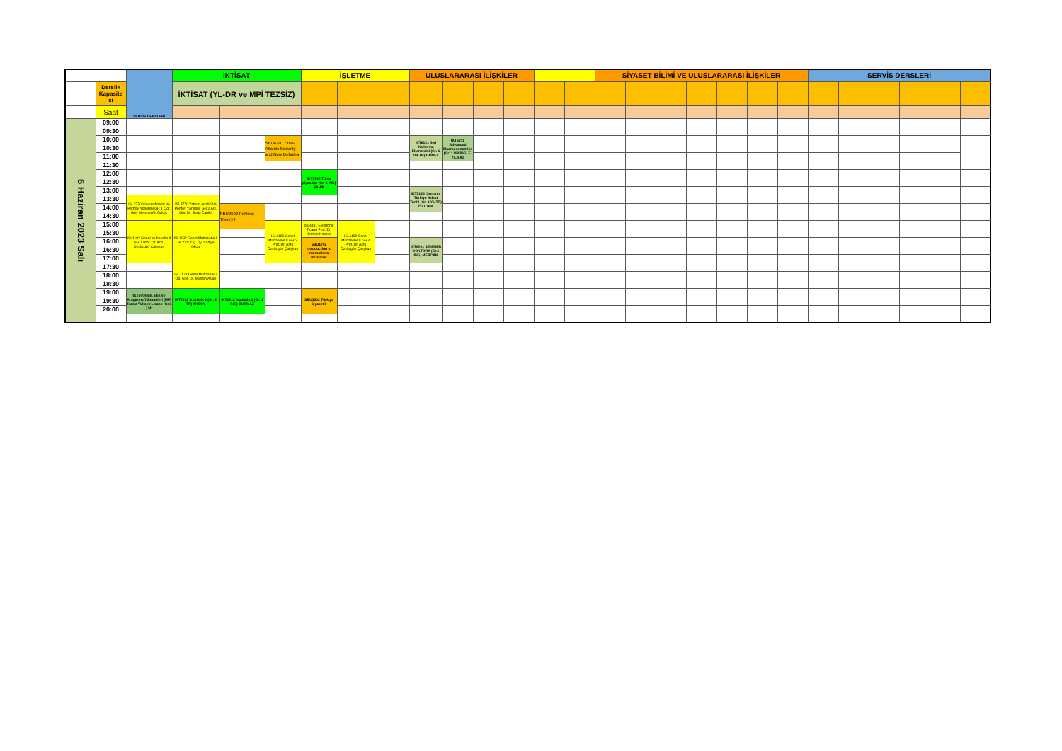| | | SERVİS DERSLERİ | İKTİSAT | | | İŞLETME | | | ULUSLARARASI İLİŞKİLER | | | | | | SİYASET BİLİMİ VE ULUSLARARASI İLİŞKİLER | | | | | | | SERVİS DERSLERİ | | | | | | |
| | Derslik Kapasite si | | İKTİSAT (YL-DR ve MPİ TEZSİZ) | | | | | | | | | | | | | | | | | | | | | | | | | |
| | Saat | | | | | | | | | | | | | | | | | | | | | | | | | | | |
| 6 Haziran 2023 Salı | 09:00 | | | | | | | | | | | | | | | | | | | | | | | | | | | |
| | 09:30 | | | | | | | | | | | | | | | | | | | | | | | | | | | |
| | 10:00 | | | | SBU4201 Euro-Atlantic Security and New Debates | | | | IKT6121 İleri Kalkınma Ekonomisi (Gr. 1 DR TR) GÖNEL | IKT6211 Advanced Macroeconomics (Gr. 1 DR İNG) E. YILMAZ | | | | | | | | | | | | | | | | | | |
| | 10:30 | | | | | | | | | | | | | | | | | | | | | | | | | | | |
| | 11:00 | | | | | | | | | | | | | | | | | | | | | | | | | | | |
| | 11:30 | | | | | | | | | | | | | | | | | | | | | | | | | | | |
| | 12:00 | | | | | IKT3740 Türev piyasalar (Gr. 1 İNG) ŞAHİN | | | | | | | | | | | | | | | | | | | | | | |
| | 12:30 | | | | | | | | | | | | | | | | | | | | | | | | | | | |
| | 13:00 | | | | | | | | IKT5124 Osmanlı-Türkiye İktisat Tarihi (Gr. 1 YL TR) ÖZTÜRK | | | | | | | | | | | | | | | | | | | |
| | 13:30 | ISL3770 Yatırım Analizi Ve Portföy Yönetimi GR 1 Öğr. Gör. Mehmet Ali Özkök | ISL3770 Yatırım Analizi Ve Portföy Yönetimi GR 2 Arş. Gör. Dr. Seda Canikli | | | | | | | | | | | | | | | | | | | | | | | | | |
| | 14:00 | | | SBU2502 Political Theory II | | | | | | | | | | | | | | | | | | | | | | | | |
| | 14:30 | | | | | | | | | | | | | | | | | | | | | | | | | | | |
| | 15:00 | ISL1182 Genel Muhasebe II GR 1 Prof. Dr. Arzu Özsözgün Çalışkan | ISL1182 Genel Muhasebe II Gr 2 Dr. Öğ. Üy. Sadiye Oktay | | ISL1182 Genel Muhasebe II GR 3 Prof. Dr. Arzu Özsözgün Çalışkan | ISL4431 Elektronik Ticaret Prof. Dr. İbrahim Kırcova | ISL1182 Genel Muhasebe II GR 4 Prof. Dr. Arzu Özsözgün Çalışkan | | | | | | | | | | | | | | | | | | | | | |
| | 15:30 | | | | | | | | | | | | | | | | | | | | | | | | | | | |
| | 16:00 | | | | | SBU1702 Introduction to International Relations | | | IKT6001 SEMİNER DOKTORA (Gr.1 İNG) MERCAN | | | | | | | | | | | | | | | | | | | |
| | 16:30 | | | | | | | | | | | | | | | | | | | | | | | | | | | |
| | 17:00 | | | | | | | | | | | | | | | | | | | | | | | | | | | |
| | 17:30 | | ISL1171 Genel Muhasebe I Öğ. Gör. Dr. Muhsin Aslan | | | | | | | | | | | | | | | | | | | | | | | | | |
| | 18:00 | | | | | | | | | | | | | | | | | | | | | | | | | | | |
| | 18:30 | | | | | | | | | | | | | | | | | | | | | | | | | | | |
| | 19:00 | IKT5004 Bil. Etik ve Araştırma Yöntemleri (MPİ Tezsiz Yüksek Lisans- Gr.3 ) M. | IKT2212 İstatistik 2 (Gr. 2 TR) AKSOY | IKT2212 İstatistik 2 (Gr. 1 İNG) DURMAZ | | SBU3302 Türkiye Siyaset II | | | | | | | | | | | | | | | | | | | | | | |
| | 19:30 | | | | | | | | | | | | | | | | | | | | | | | | | | | |
| | 20:00 | | | | | | | | | | | | | | | | | | | | | | | | | | | |